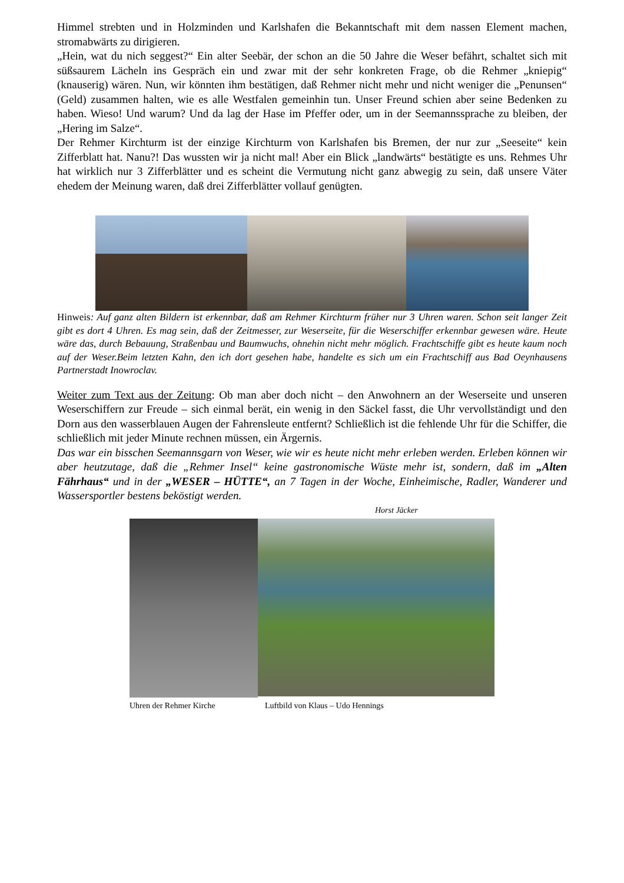Himmel strebten und in Holzminden und Karlshafen die Bekanntschaft mit dem nassen Element machen, stromabwärts zu dirigieren.
„Hein, wat du nich seggest?“ Ein alter Seebär, der schon an die 50 Jahre die Weser befährt, schaltet sich mit süßsaurem Lächeln ins Gespräch ein und zwar mit der sehr konkreten Frage, ob die Rehmer „kniepig“ (knauserig) wären. Nun, wir könnten ihm bestätigen, daß Rehmer nicht mehr und nicht weniger die „Penunsen“ (Geld) zusammen halten, wie es alle Westfalen gemeinhin tun. Unser Freund schien aber seine Bedenken zu haben. Wieso! Und warum? Und da lag der Hase im Pfeffer oder, um in der Seemannssprache zu bleiben, der „Hering im Salze“.
Der Rehmer Kirchturm ist der einzige Kirchturm von Karlshafen bis Bremen, der nur zur „Seeseite“ kein Zifferblatt hat. Nanu?! Das wussten wir ja nicht mal! Aber ein Blick „landwärts“ bestätigte es uns. Rehmes Uhr hat wirklich nur 3 Zifferblätter und es scheint die Vermutung nicht ganz abwegig zu sein, daß unsere Väter ehedem der Meinung waren, daß drei Zifferblätter vollauf genügten.
Hinweis: Auf ganz alten Bildern ist erkennbar, daß am Rehmer Kirchturm früher nur 3 Uhren waren. Schon seit langer Zeit gibt es dort 4 Uhren. Es mag sein, daß der Zeitmesser, zur Weserseite, für die Weserschiffer erkennbar gewesen wäre. Heute wäre das, durch Bebauung, Straßenbau und Baumwuchs, ohnehin nicht mehr möglich. Frachtschiffe gibt es heute kaum noch auf der Weser.Beim letzten Kahn, den ich dort gesehen habe, handelte es sich um ein Frachtschiff aus Bad Oeynhausens Partnerstadt Inowroclav.
Weiter zum Text aus der Zeitung: Ob man aber doch nicht – den Anwohnern an der Weserseite und unseren Weserschiffern zur Freude – sich einmal berät, ein wenig in den Säckel fasst, die Uhr vervollständigt und den Dorn aus den wasserblauen Augen der Fahrensleute entfernt? Schließlich ist die fehlende Uhr für die Schiffer, die schließlich mit jeder Minute rechnen müssen, ein Ärgernis.
Das war ein bisschen Seemannsgarn von Weser, wie wir es heute nicht mehr erleben werden. Erleben können wir aber heutzutage, daß die „Rehmer Insel“ keine gastronomische Wüste mehr ist, sondern, daß im „Alten Fährhaus“ und in der „WESER – HÜTTE“, an 7 Tagen in der Woche, Einheimische, Radler, Wanderer und Wassersportler bestens beköstigt werden.
Horst Jäcker
Uhren der Rehmer Kirche Luftbild von Klaus – Udo Hennings